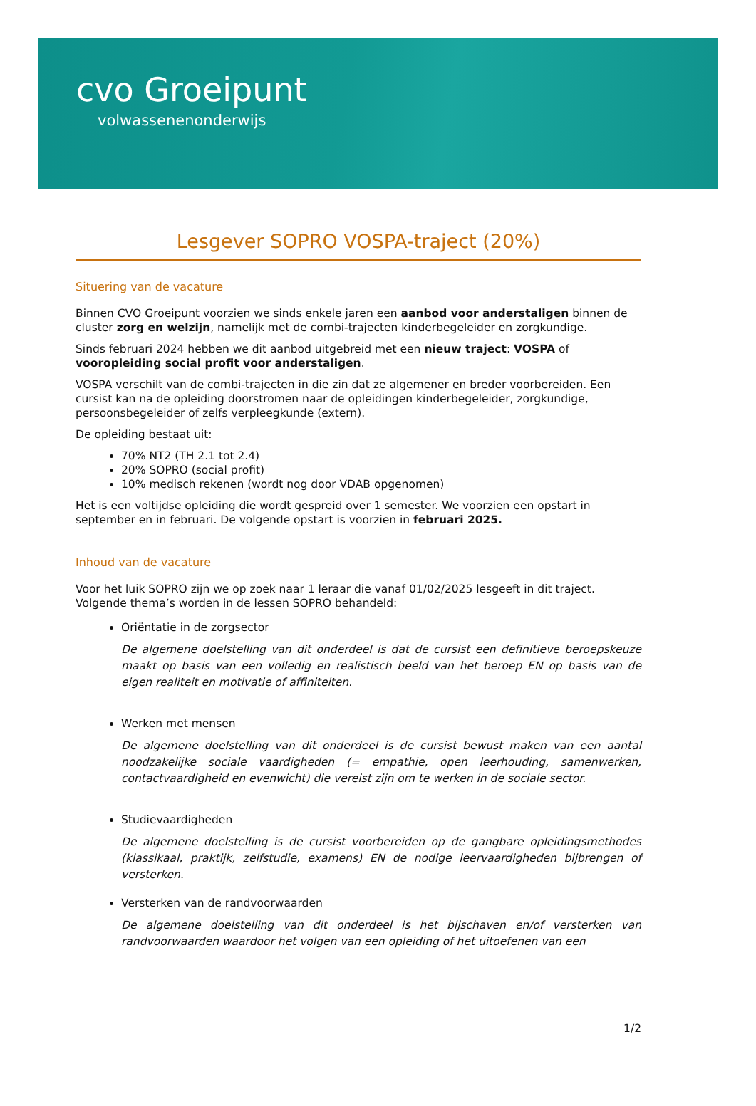cvo Groeipunt
volwassenenonderwijs
Lesgever SOPRO VOSPA-traject (20%)
Situering van de vacature
Binnen CVO Groeipunt voorzien we sinds enkele jaren een aanbod voor anderstaligen binnen de cluster zorg en welzijn, namelijk met de combi-trajecten kinderbegeleider en zorgkundige.
Sinds februari 2024 hebben we dit aanbod uitgebreid met een nieuw traject: VOSPA of vooropleiding social profit voor anderstaligen.
VOSPA verschilt van de combi-trajecten in die zin dat ze algemener en breder voorbereiden. Een cursist kan na de opleiding doorstromen naar de opleidingen kinderbegeleider, zorgkundige, persoonsbegeleider of zelfs verpleegkunde (extern).
De opleiding bestaat uit:
70% NT2 (TH 2.1 tot 2.4)
20% SOPRO (social profit)
10% medisch rekenen (wordt nog door VDAB opgenomen)
Het is een voltijdse opleiding die wordt gespreid over 1 semester. We voorzien een opstart in september en in februari. De volgende opstart is voorzien in februari 2025.
Inhoud van de vacature
Voor het luik SOPRO zijn we op zoek naar 1 leraar die vanaf 01/02/2025 lesgeeft in dit traject. Volgende thema’s worden in de lessen SOPRO behandeld:
Oriëntatie in de zorgsector
De algemene doelstelling van dit onderdeel is dat de cursist een definitieve beroepskeuze maakt op basis van een volledig en realistisch beeld van het beroep EN op basis van de eigen realiteit en motivatie of affiniteiten.
Werken met mensen
De algemene doelstelling van dit onderdeel is de cursist bewust maken van een aantal noodzakelijke sociale vaardigheden (= empathie, open leerhouding, samenwerken, contactvaardigheid en evenwicht) die vereist zijn om te werken in de sociale sector.
Studievaardigheden
De algemene doelstelling is de cursist voorbereiden op de gangbare opleidingsmethodes (klassikaal, praktijk, zelfstudie, examens) EN de nodige leervaardigheden bijbrengen of versterken.
Versterken van de randvoorwaarden
De algemene doelstelling van dit onderdeel is het bijschaven en/of versterken van randvoorwaarden waardoor het volgen van een opleiding of het uitoefenen van een
1/2